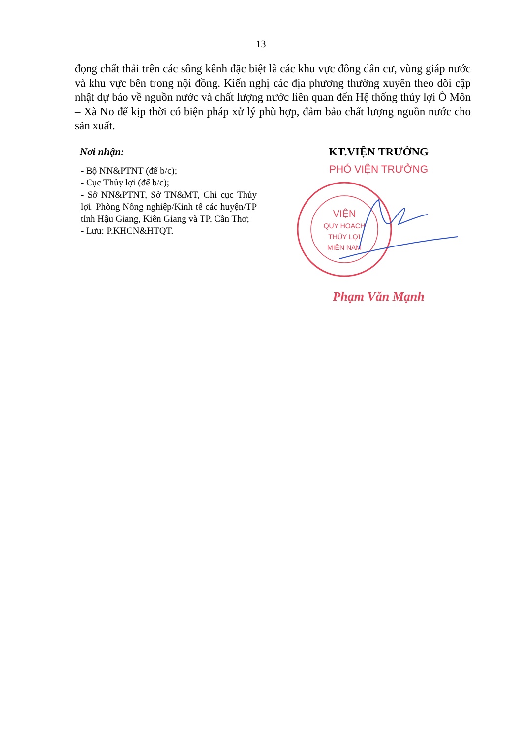13
đọng chất thải trên các sông kênh đặc biệt là các khu vực đông dân cư, vùng giáp nước và khu vực bên trong nội đồng. Kiến nghị các địa phương thường xuyên theo dõi cập nhật dự báo về nguồn nước và chất lượng nước liên quan đến Hệ thống thủy lợi Ô Môn – Xà No để kịp thời có biện pháp xử lý phù hợp, đảm bảo chất lượng nguồn nước cho sản xuất.
Nơi nhận:
- Bộ NN&PTNT (để b/c);
- Cục Thủy lợi (để b/c);
- Sở NN&PTNT, Sở TN&MT, Chi cục Thủy lợi, Phòng Nông nghiệp/Kinh tế các huyện/TP tỉnh Hậu Giang, Kiên Giang và TP. Cần Thơ;
- Lưu: P.KHCN&HTQT.
KT.VIỆN TRƯỞNG
PHÓ VIỆN TRƯỞNG
VIỆN
QUY HOẠCH
THỦY LỢI
MIỀN NAM
Phạm Văn Mạnh